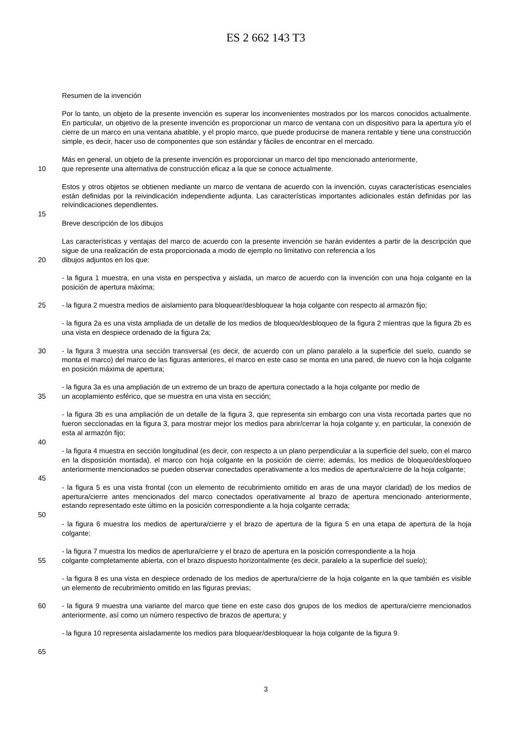ES 2 662 143 T3
Resumen de la invención
Por lo tanto, un objeto de la presente invención es superar los inconvenientes mostrados por los marcos conocidos actualmente. En particular, un objetivo de la presente invención es proporcionar un marco de ventana con un dispositivo para la apertura y/o el cierre de un marco en una ventana abatible, y el propio marco, que puede producirse de manera rentable y tiene una construcción simple, es decir, hacer uso de componentes que son estándar y fáciles de encontrar en el mercado.
Más en general, un objeto de la presente invención es proporcionar un marco del tipo mencionado anteriormente,
10 que represente una alternativa de construcción eficaz a la que se conoce actualmente.
Estos y otros objetos se obtienen mediante un marco de ventana de acuerdo con la invención, cuyas características esenciales están definidas por la reivindicación independiente adjunta. Las características importantes adicionales están definidas por las reivindicaciones dependientes.
15
Breve descripción de los dibujos
Las características y ventajas del marco de acuerdo con la presente invención se harán evidentes a partir de la descripción que sigue de una realización de esta proporcionada a modo de ejemplo no limitativo con referencia a los
20 dibujos adjuntos en los que:
- la figura 1 muestra, en una vista en perspectiva y aislada, un marco de acuerdo con la invención con una hoja colgante en la posición de apertura máxima;
25 - la figura 2 muestra medios de aislamiento para bloquear/desbloquear la hoja colgante con respecto al armazón fijo;
- la figura 2a es una vista ampliada de un detalle de los medios de bloqueo/desbloqueo de la figura 2 mientras que la figura 2b es una vista en despiece ordenado de la figura 2a;
30 - la figura 3 muestra una sección transversal (es decir, de acuerdo con un plano paralelo a la superficie del suelo, cuando se monta el marco) del marco de las figuras anteriores, el marco en este caso se monta en una pared, de nuevo con la hoja colgante en posición máxima de apertura;
- la figura 3a es una ampliación de un extremo de un brazo de apertura conectado a la hoja colgante por medio de
35 un acoplamiento esférico, que se muestra en una vista en sección;
- la figura 3b es una ampliación de un detalle de la figura 3, que representa sin embargo con una vista recortada partes que no fueron seccionadas en la figura 3, para mostrar mejor los medios para abrir/cerrar la hoja colgante y, en particular, la conexión de esta al armazón fijo;
40
- la figura 4 muestra en sección longitudinal (es decir, con respecto a un plano perpendicular a la superficie del suelo, con el marco en la disposición montada), el marco con hoja colgante en la posición de cierre; además, los medios de bloqueo/desbloqueo anteriormente mencionados se pueden observar conectados operativamente a los medios de apertura/cierre de la hoja colgante;
45
- la figura 5 es una vista frontal (con un elemento de recubrimiento omitido en aras de una mayor claridad) de los medios de apertura/cierre antes mencionados del marco conectados operativamente al brazo de apertura mencionado anteriormente, estando representado este último en la posición correspondiente a la hoja colgante cerrada;
50
- la figura 6 muestra los medios de apertura/cierre y el brazo de apertura de la figura 5 en una etapa de apertura de la hoja colgante;
- la figura 7 muestra los medios de apertura/cierre y el brazo de apertura en la posición correspondiente a la hoja
55 colgante completamente abierta, con el brazo dispuesto horizontalmente (es decir, paralelo a la superficie del suelo);
- la figura 8 es una vista en despiece ordenado de los medios de apertura/cierre de la hoja colgante en la que también es visible un elemento de recubrimiento omitido en las figuras previas;
60 - la figura 9 muestra una variante del marco que tiene en este caso dos grupos de los medios de apertura/cierre mencionados anteriormente, así como un número respectivo de brazos de apertura; y
- la figura 10 representa aisladamente los medios para bloquear/desbloquear la hoja colgante de la figura 9.
65
3